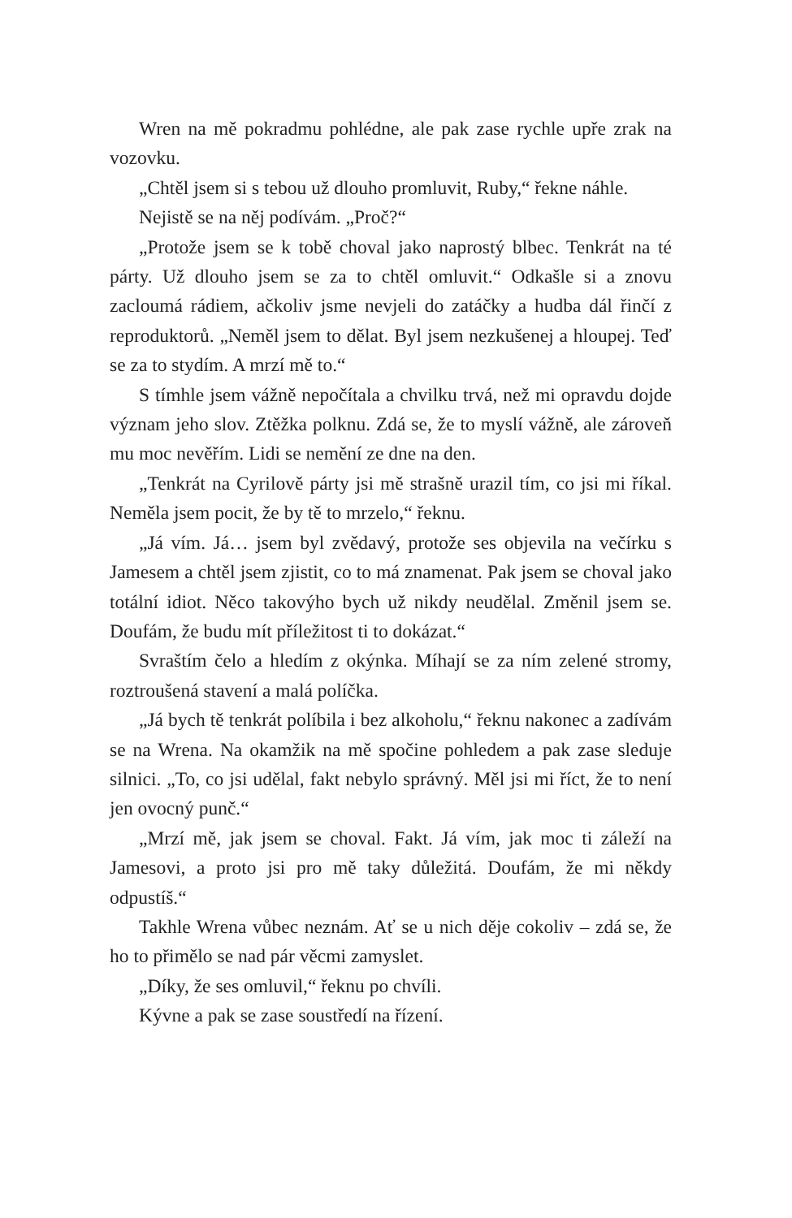Wren na mě pokradmu pohlédne, ale pak zase rychle upře zrak na vozovku.
„Chtěl jsem si s tebou už dlouho promluvit, Ruby,“ řekne náhle.
Nejistě se na něj podívám. „Proč?“
„Protože jsem se k tobě choval jako naprostý blbec. Tenkrát na té párty. Už dlouho jsem se za to chtěl omluvit.“ Odkašle si a znovu zacloumá rádiem, ačkoliv jsme nevjeli do zatáčky a hudba dál řinčí z reproduktorů. „Neměl jsem to dělat. Byl jsem nezkušenej a hloupej. Teď se za to stydím. A mrzí mě to.“
S tímhle jsem vážně nepočítala a chvilku trvá, než mi opravdu dojde význam jeho slov. Ztěžka polknu. Zdá se, že to myslí vážně, ale zároveň mu moc nevěřím. Lidi se nemění ze dne na den.
„Tenkrát na Cyrilově párty jsi mě strašně urazil tím, co jsi mi říkal. Neměla jsem pocit, že by tě to mrzelo,“ řeknu.
„Já vím. Já… jsem byl zvědavý, protože ses objevila na večírku s Jamesem a chtěl jsem zjistit, co to má znamenat. Pak jsem se choval jako totální idiot. Něco takovýho bych už nikdy neudělal. Změnil jsem se. Doufám, že budu mít příležitost ti to dokázat.“
Svraštím čelo a hledím z okýnka. Míhají se za ním zelené stromy, roztroušená stavení a malá políčka.
„Já bych tě tenkrát políbila i bez alkoholu,“ řeknu nakonec a zadívám se na Wrena. Na okamžik na mě spočine pohledem a pak zase sleduje silnici. „To, co jsi udělal, fakt nebylo správný. Měl jsi mi říct, že to není jen ovocný punč.“
„Mrzí mě, jak jsem se choval. Fakt. Já vím, jak moc ti záleží na Jamesovi, a proto jsi pro mě taky důležitá. Doufám, že mi někdy odpustíš.“
Takhle Wrena vůbec neznám. Ať se u nich děje cokoliv – zdá se, že ho to přimělo se nad pár věcmi zamyslet.
„Díky, že ses omluvil,“ řeknu po chvíli.
Kývne a pak se zase soustředí na řízení.